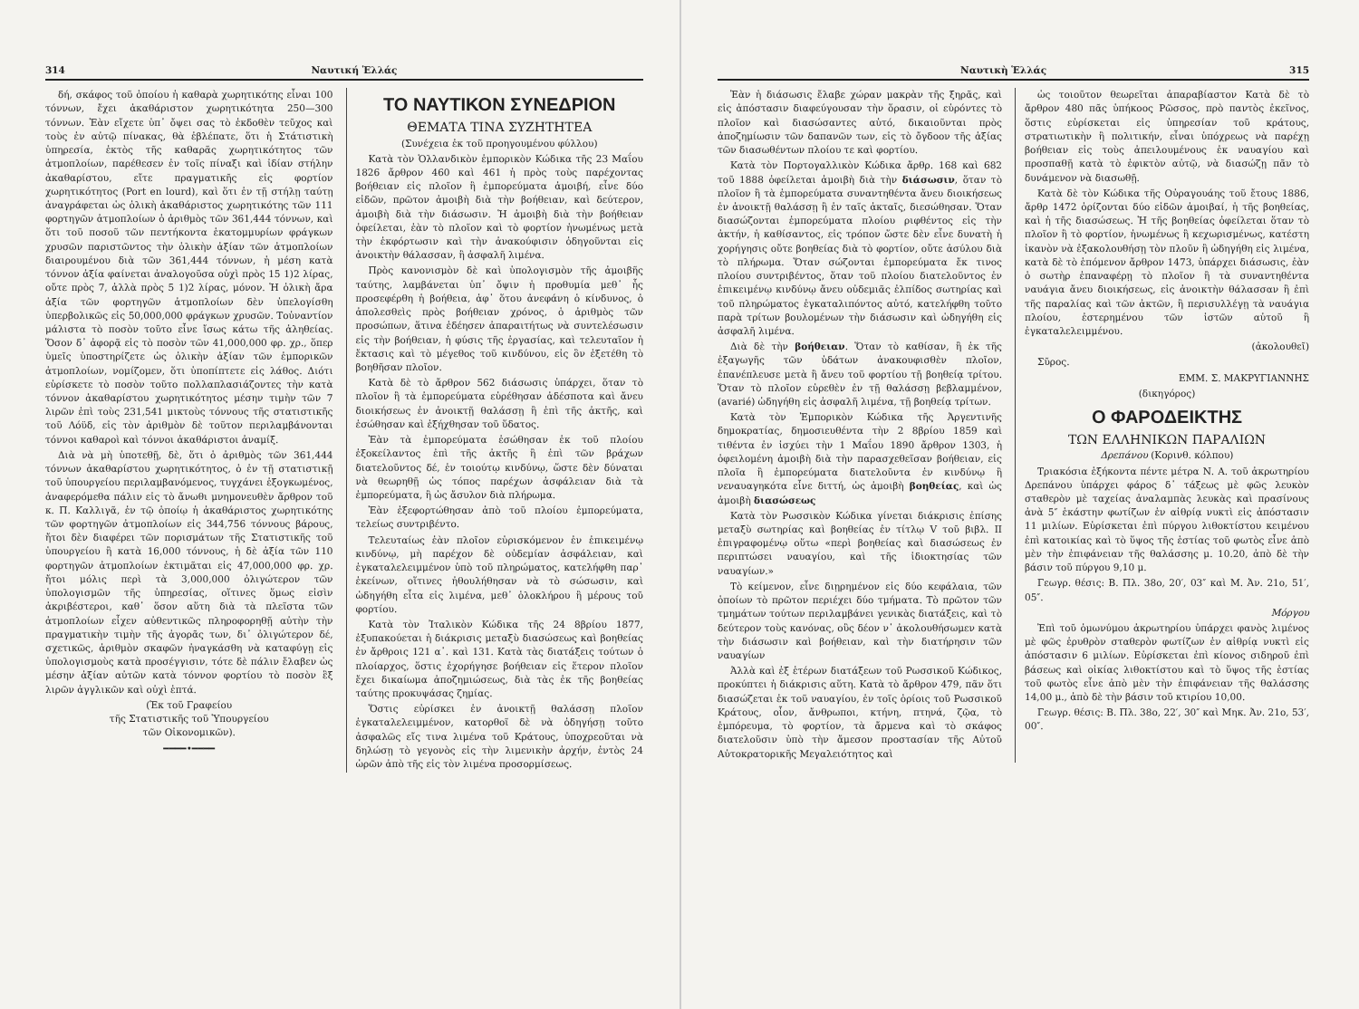314 Ναυτική Ἑλλάς
δή, σκάφος τοῦ ὁποίου ἡ καθαρὰ χωρητικότης εἶναι 100 τόννων, ἔχει ἀκαθάριστον χωρητικότητα 250—300 τόννων. Ἐὰν εἴχετε ὑπ᾽ ὄψει σας τὸ ἐκδοθὲν τεῦχος καὶ τοὺς ἐν αὐτῷ πίνακας, θὰ ἐβλέπατε, ὅτι ἡ Στάτιστικὴ ὑπηρεσία, ἐκτὸς τῆς καθαρᾶς χωρητικότητος τῶν ἀτμοπλοίων, παρέθεσεν ἐν τοῖς πίναξι καὶ ἰδίαν στήλην ἀκαθαρίστου, εἴτε πραγματικῆς εἰς φορτίον χωρητικότητος (Port en lourd), καὶ ὅτι ἐν τῇ στήλῃ ταύτῃ ἀναγράφεται ὡς ὁλικὴ ἀκαθάριστος χωρητικότης τῶν 111 φορτηγῶν ἀτμοπλοίων ὁ ἀριθμὸς τῶν 361,444 τόννων, καὶ ὅτι τοῦ ποσοῦ τῶν πεντήκοντα ἑκατομμυρίων φράγκων χρυσῶν παριστῶντος τὴν ὁλικὴν ἀξίαν τῶν ἀτμοπλοίων διαιρουμένου διὰ τῶν 361,444 τόννων, ἡ μέση κατὰ τόννον ἀξία φαίνεται ἀναλογοῦσα οὐχὶ πρὸς 15 1)2 λίρας, οὔτε πρὸς 7, ἀλλὰ πρὸς 5 1)2 λίρας, μόνον. Ἡ ὁλικὴ ἄρα ἀξία τῶν φορτηγῶν ἀτμοπλοίων δὲν ὑπελογίσθη ὑπερβολικῶς εἰς 50,000,000 φράγκων χρυσῶν. Τοὐναντίον μάλιστα τὸ ποσὸν τοῦτο εἶνε ἴσως κάτω τῆς ἀληθείας. Ὅσον δ᾽ ἀφορᾷ εἰς τὸ ποσὸν τῶν 41,000,000 φρ. χρ., ὅπερ ὑμεῖς ὑποστηρίζετε ὡς ὁλικὴν ἀξίαν τῶν ἐμπορικῶν ἀτμοπλοίων, νομίζομεν, ὅτι ὑποπίπτετε εἰς λάθος. Διότι εὑρίσκετε τὸ ποσὸν τοῦτο πολλαπλασιάζοντες τὴν κατὰ τόννον ἀκαθαρίστου χωρητικότητος μέσην τιμὴν τῶν 7 λιρῶν ἐπὶ τοὺς 231,541 μικτοὺς τόννους τῆς στατιστικῆς τοῦ Λόϋδ, εἰς τὸν ἀριθμὸν δὲ τοῦτον περιλαμβάνονται τόννοι καθαροὶ καὶ τόννοι ἀκαθάριστοι ἀναμίξ.
Διὰ νὰ μὴ ὑποτεθῇ, δὲ, ὅτι ὁ ἀριθμὸς τῶν 361,444 τόννων ἀκαθαρίστου χωρητικότητος, ὁ ἐν τῇ στατιστικῇ τοῦ ὑπουργείου περιλαμβανόμενος, τυγχάνει ἐξογκωμένος, ἀναφερόμεθα πάλιν εἰς τὸ ἄνωθι μνημονευθὲν ἄρθρον τοῦ κ. Π. Καλλιγᾶ, ἐν τῷ ὁποίῳ ἡ ἀκαθάριστος χωρητικότης τῶν φορτηγῶν ἀτμοπλοίων εἰς 344,756 τόννους βάρους, ἤτοι δὲν διαφέρει τῶν πορισμάτων τῆς Στατιστικῆς τοῦ ὑπουργείου ἢ κατὰ 16,000 τόννους, ἡ δὲ ἀξία τῶν 110 φορτηγῶν ἀτμοπλοίων ἐκτιμᾶται εἰς 47,000,000 φρ. χρ. ἤτοι μόλις περὶ τὰ 3,000,000 ὀλιγώτερον τῶν ὑπολογισμῶν τῆς ὑπηρεσίας, οἵτινες ὅμως εἰσὶν ἀκριβέστεροι, καθ᾽ ὅσον αὕτη διὰ τὰ πλεῖστα τῶν ἀτμοπλοίων εἶχεν αὐθεντικῶς πληροφορηθῇ αὐτὴν τὴν πραγματικὴν τιμὴν τῆς ἀγορᾶς των, δι᾽ ὀλιγώτερον δέ, σχετικῶς, ἀριθμὸν σκαφῶν ἠναγκάσθη νὰ καταφύγῃ εἰς ὑπολογισμοὺς κατὰ προσέγγισιν, τότε δὲ πάλιν ἔλαβεν ὡς μέσην ἀξίαν αὐτῶν κατὰ τόννον φορτίου τὸ ποσὸν ἓξ λιρῶν ἀγγλικῶν καὶ οὐχὶ ἑπτά.
(Ἐκ τοῦ Γραφείου
τῆς Στατιστικῆς τοῦ Ὑπουργείου
τῶν Οἰκονομικῶν).
━━━━•━━━━
ΤΟ ΝΑΥΤΙΚΟΝ ΣΥΝΕΔΡΙΟΝ
ΘΕΜΑΤΑ ΤΙΝΑ ΣΥΖΗΤΗΤΕΑ
(Συνέχεια ἐκ τοῦ προηγουμένου φύλλου)
Κατὰ τὸν Ὁλλανδικὸν ἐμπορικὸν Κώδικα τῆς 23 Μαΐου 1826 ἄρθρον 460 καὶ 461 ἡ πρὸς τοὺς παρέχοντας βοήθειαν εἰς πλοῖον ἢ ἐμπορεύματα ἀμοιβή, εἶνε δύο εἰδῶν, πρῶτον ἀμοιβὴ διὰ τὴν βοήθειαν, καὶ δεύτερον, ἀμοιβὴ διὰ τὴν διάσωσιν. Ἡ ἀμοιβὴ διὰ τὴν βοήθειαν ὀφείλεται, ἐὰν τὸ πλοῖον καὶ τὸ φορτίον ἡνωμένως μετὰ τὴν ἐκφόρτωσιν καὶ τὴν ἀνακούφισιν ὁδηγοῦνται εἰς ἀνοικτὴν θάλασσαν, ἢ ἀσφαλῆ λιμένα.
Πρὸς κανονισμὸν δὲ καὶ ὑπολογισμὸν τῆς ἀμοιβῆς ταύτης, λαμβάνεται ὑπ᾽ ὄψιν ἡ προθυμία μεθ᾽ ἧς προσεφέρθη ἡ βοήθεια, ἀφ᾽ ὅτου ἀνεφάνη ὁ κίνδυνος, ὁ ἀπολεσθεὶς πρὸς βοήθειαν χρόνος, ὁ ἀριθμὸς τῶν προσώπων, ἅτινα ἐδέησεν ἀπαραιτήτως νὰ συντελέσωσιν εἰς τὴν βοήθειαν, ἡ φύσις τῆς ἐργασίας, καὶ τελευταῖον ἡ ἔκτασις καὶ τὸ μέγεθος τοῦ κινδύνου, εἰς ὃν ἐξετέθη τὸ βοηθῆσαν πλοῖον.
Κατὰ δὲ τὸ ἄρθρον 562 διάσωσις ὑπάρχει, ὅταν τὸ πλοῖον ἢ τὰ ἐμπορεύματα εὑρέθησαν ἀδέσποτα καὶ ἄνευ διοικήσεως ἐν ἀνοικτῇ θαλάσσῃ ἢ ἐπὶ τῆς ἀκτῆς, καὶ ἐσώθησαν καὶ ἐξήχθησαν τοῦ ὕδατος.
Ἐὰν τὰ ἐμπορεύματα ἐσώθησαν ἐκ τοῦ πλοίου ἐξοκείλαντος ἐπὶ τῆς ἀκτῆς ἢ ἐπὶ τῶν βράχων διατελοῦντος δέ, ἐν τοιούτῳ κινδύνῳ, ὥστε δὲν δύναται νὰ θεωρηθῇ ὡς τόπος παρέχων ἀσφάλειαν διὰ τὰ ἐμπορεύματα, ἢ ὡς ἄσυλον διὰ πλήρωμα.
Ἐὰν ἐξεφορτώθησαν ἀπὸ τοῦ πλοίου ἐμπορεύματα, τελείως συντριβέντο.
Τελευταίως ἐὰν πλοῖον εὑρισκόμενον ἐν ἐπικειμένῳ κινδύνῳ, μὴ παρέχον δὲ οὐδεμίαν ἀσφάλειαν, καὶ ἐγκαταλελειμμένον ὑπὸ τοῦ πληρώματος, κατελήφθη παρ᾽ ἐκείνων, οἵτινες ἠθουλήθησαν νὰ τὸ σώσωσιν, καὶ ὡδηγήθη εἶτα εἰς λιμένα, μεθ᾽ ὁλοκλήρου ἢ μέρους τοῦ φορτίου.
Κατὰ τὸν Ἰταλικὸν Κώδικα τῆς 24 8βρίου 1877, ἐξυπακούεται ἡ διάκρισις μεταξὺ διασώσεως καὶ βοηθείας ἐν ἄρθροις 121 α᾽. καὶ 131. Κατὰ τὰς διατάξεις τούτων ὁ πλοίαρχος, ὅστις ἐχορήγησε βοήθειαν εἰς ἕτερον πλοῖον ἔχει δικαίωμα ἀποζημιώσεως, διὰ τὰς ἐκ τῆς βοηθείας ταύτης προκυψάσας ζημίας.
Ὅστις εὑρίσκει ἐν ἀνοικτῇ θαλάσσῃ πλοῖον ἐγκαταλελειμμένον, κατορθοῖ δὲ νὰ ὁδηγήσῃ τοῦτο ἀσφαλῶς εἴς τινα λιμένα τοῦ Κράτους, ὑποχρεοῦται νὰ δηλώσῃ τὸ γεγονὸς εἰς τὴν λιμενικὴν ἀρχήν, ἐντὸς 24 ὡρῶν ἀπὸ τῆς εἰς τὸν λιμένα προσορμίσεως.
Ναυτικὴ Ἑλλάς 315
Ἐὰν ἡ διάσωσις ἔλαβε χώραν μακρὰν τῆς ξηρᾶς, καὶ εἰς ἀπόστασιν διαφεύγουσαν τὴν ὅρασιν, οἱ εὑρόντες τὸ πλοῖον καὶ διασώσαντες αὐτό, δικαιοῦνται πρὸς ἀποζημίωσιν τῶν δαπανῶν των, εἰς τὸ ὄγδοον τῆς ἀξίας τῶν διασωθέντων πλοίου τε καὶ φορτίου.
Κατὰ τὸν Πορτογαλλικὸν Κώδικα ἄρθρ. 168 καὶ 682 τοῦ 1888 ὀφείλεται ἀμοιβὴ διὰ τὴν διάσωσιν, ὅταν τὸ πλοῖον ἢ τὰ ἐμπορεύματα συναντηθέντα ἄνευ διοικήσεως ἐν ἀνοικτῇ θαλάσσῃ ἢ ἐν ταῖς ἀκταῖς, διεσώθησαν. Ὅταν διασώζονται ἐμπορεύματα πλοίου ριφθέντος εἰς τὴν ἀκτήν, ἡ καθίσαντος, εἰς τρόπον ὥστε δὲν εἶνε δυνατὴ ἡ χορήγησις οὔτε βοηθείας διὰ τὸ φορτίον, οὔτε ἀσύλου διὰ τὸ πλήρωμα. Ὅταν σώζονται ἐμπορεύματα ἔκ τινος πλοίου συντριβέντος, ὅταν τοῦ πλοίου διατελοῦντος ἐν ἐπικειμένῳ κινδύνῳ ἄνευ οὐδεμιᾶς ἐλπίδος σωτηρίας καὶ τοῦ πληρώματος ἐγκαταλιπόντος αὐτό, κατελήφθη τοῦτο παρὰ τρίτων βουλομένων τὴν διάσωσιν καὶ ὡδηγήθη εἰς ἀσφαλῆ λιμένα.
Διὰ δὲ τὴν βοήθειαν. Ὅταν τὸ καθίσαν, ἢ ἐκ τῆς ἐξαγωγῆς τῶν ὑδάτων ἀνακουφισθὲν πλοῖον, ἐπανέπλευσε μετὰ ἢ ἄνευ τοῦ φορτίου τῇ βοηθείᾳ τρίτου. Ὅταν τὸ πλοῖον εὑρεθὲν ἐν τῇ θαλάσσῃ βεβλαμμένον, (avarié) ὡδηγήθη εἰς ἀσφαλῆ λιμένα, τῇ βοηθείᾳ τρίτων.
Κατὰ τὸν Ἐμπορικὸν Κώδικα τῆς Ἀργεντινῆς δημοκρατίας, δημοσιευθέντα τὴν 2 8βρίου 1859 καὶ τιθέντα ἐν ἰσχύει τὴν 1 Μαΐου 1890 ἄρθρον 1303, ἡ ὀφειλομένη ἀμοιβὴ διὰ τὴν παρασχεθεῖσαν βοήθειαν, εἰς πλοῖα ἢ ἐμπορεύματα διατελοῦντα ἐν κινδύνῳ ἢ νεναυαγηκότα εἶνε διττή, ὡς ἀμοιβὴ βοηθείας, καὶ ὡς ἀμοιβὴ διασώσεως
Κατὰ τὸν Ρωσσικὸν Κώδικα γίνεται διάκρισις ἐπίσης μεταξὺ σωτηρίας καὶ βοηθείας ἐν τίτλῳ V τοῦ βιβλ. II ἐπιγραφομένῳ οὕτω «περὶ βοηθείας καὶ διασώσεως ἐν περιπτώσει ναυαγίου, καὶ τῆς ἰδιοκτησίας τῶν ναυαγίων.»
Τὸ κείμενον, εἶνε διῃρημένον εἰς δύο κεφάλαια, τῶν ὁποίων τὸ πρῶτον περιέχει δύο τμήματα. Τὸ πρῶτον τῶν τμημάτων τούτων περιλαμβάνει γενικὰς διατάξεις, καὶ τὸ δεύτερον τοὺς κανόνας, οὓς δέον ν᾽ ἀκολουθήσωμεν κατὰ τὴν διάσωσιν καὶ βοήθειαν, καὶ τὴν διατήρησιν τῶν ναυαγίων
Ἀλλὰ καὶ ἐξ ἑτέρων διατάξεων τοῦ Ρωσσικοῦ Κώδικος, προκύπτει ἡ διάκρισις αὕτη. Κατὰ τὸ ἄρθρον 479, πᾶν ὅτι διασώζεται ἐκ τοῦ ναυαγίου, ἐν τοῖς ὁρίοις τοῦ Ρωσσικοῦ Κράτους, οἷον, ἄνθρωποι, κτήνη, πτηνά, ζῷα, τὸ ἐμπόρευμα, τὸ φορτίον, τὰ ἄρμενα καὶ τὸ σκάφος διατελοῦσιν ὑπὸ τὴν ἄμεσον προστασίαν τῆς Αὐτοῦ Αὐτοκρατορικῆς Μεγαλειότητος καὶ
ὡς τοιοῦτον θεωρεῖται ἀπαραβίαστον Κατὰ δὲ τὸ ἄρθρον 480 πᾶς ὑπήκοος Ρῶσσος, πρὸ παντὸς ἐκεῖνος, ὅστις εὑρίσκεται εἰς ὑπηρεσίαν τοῦ κράτους, στρατιωτικὴν ἢ πολιτικήν, εἶναι ὑπόχρεως νὰ παρέχῃ βοήθειαν εἰς τοὺς ἀπειλουμένους ἐκ ναυαγίου καὶ προσπαθῇ κατὰ τὸ ἐφικτὸν αὐτῷ, νὰ διασώζῃ πᾶν τὸ δυνάμενον νὰ διασωθῇ.
Κατὰ δὲ τὸν Κώδικα τῆς Οὐραγουάης τοῦ ἔτους 1886, ἄρθρ 1472 ὁρίζονται δύο εἰδῶν ἀμοιβαί, ἡ τῆς βοηθείας, καὶ ἡ τῆς διασώσεως. Ἡ τῆς βοηθείας ὀφείλεται ὅταν τὸ πλοῖον ἢ τὸ φορτίον, ἡνωμένως ἢ κεχωρισμένως, κατέστη ἱκανὸν νὰ ἐξακολουθήσῃ τὸν πλοῦν ἢ ὡδηγήθη εἰς λιμένα, κατὰ δὲ τὸ ἑπόμενον ἄρθρον 1473, ὑπάρχει διάσωσις, ἐὰν ὁ σωτὴρ ἐπαναφέρῃ τὸ πλοῖον ἢ τὰ συναντηθέντα ναυάγια ἄνευ διοικήσεως, εἰς ἀνοικτὴν θάλασσαν ἢ ἐπὶ τῆς παραλίας καὶ τῶν ἀκτῶν, ἢ περισυλλέγῃ τὰ ναυάγια πλοίου, ἐστερημένου τῶν ἱστῶν αὐτοῦ ἢ ἐγκαταλελειμμένου.
(ἀκολουθεῖ)
Σῦρος.
ΕΜΜ. Σ. ΜΑΚΡΥΓΙΑΝΝΗΣ
(δικηγόρος)
Ο ΦΑΡΟΔΕΙΚΤΗΣ
ΤΩΝ ΕΛΛΗΝΙΚΩΝ ΠΑΡΑΛΙΩΝ
Δρεπάνου (Κορινθ. κόλπου)
Τριακόσια ἑξήκοντα πέντε μέτρα Ν. Α. τοῦ ἀκρωτηρίου Δρεπάνου ὑπάρχει φάρος δ᾽ τάξεως μὲ φῶς λευκὸν σταθερὸν μὲ ταχείας ἀναλαμπὰς λευκὰς καὶ πρασίνους ἀνὰ 5″ ἑκάστην φωτίζων ἐν αἰθρίᾳ νυκτὶ εἰς ἀπόστασιν 11 μιλίων. Εὑρίσκεται ἐπὶ πύργου λιθοκτίστου κειμένου ἐπὶ κατοικίας καὶ τὸ ὕψος τῆς ἑστίας τοῦ φωτὸς εἶνε ἀπὸ μὲν τὴν ἐπιφάνειαν τῆς θαλάσσης μ. 10.20, ἀπὸ δὲ τὴν βάσιν τοῦ πύργου 9,10 μ.
Γεωγρ. θέσις: Β. Πλ. 38ο, 20′, 03″ καὶ Μ. Ἀν. 21ο, 51′, 05″.
Μόργου
Ἐπὶ τοῦ ὁμωνύμου ἀκρωτηρίου ὑπάρχει φανὸς λιμένος μὲ φῶς ἐρυθρὸν σταθερὸν φωτίζων ἐν αἰθρίᾳ νυκτὶ εἰς ἀπόστασιν 6 μιλίων. Εὑρίσκεται ἐπὶ κίονος σιδηροῦ ἐπὶ βάσεως καὶ οἰκίας λιθοκτίστου καὶ τὸ ὕψος τῆς ἑστίας τοῦ φωτὸς εἶνε ἀπὸ μὲν τὴν ἐπιφάνειαν τῆς θαλάσσης 14,00 μ., ἀπὸ δὲ τὴν βάσιν τοῦ κτιρίου 10,00.
Γεωγρ. θέσις: Β. Πλ. 38ο, 22′, 30″ καὶ Μηκ. Ἀν. 21ο, 53′, 00″.